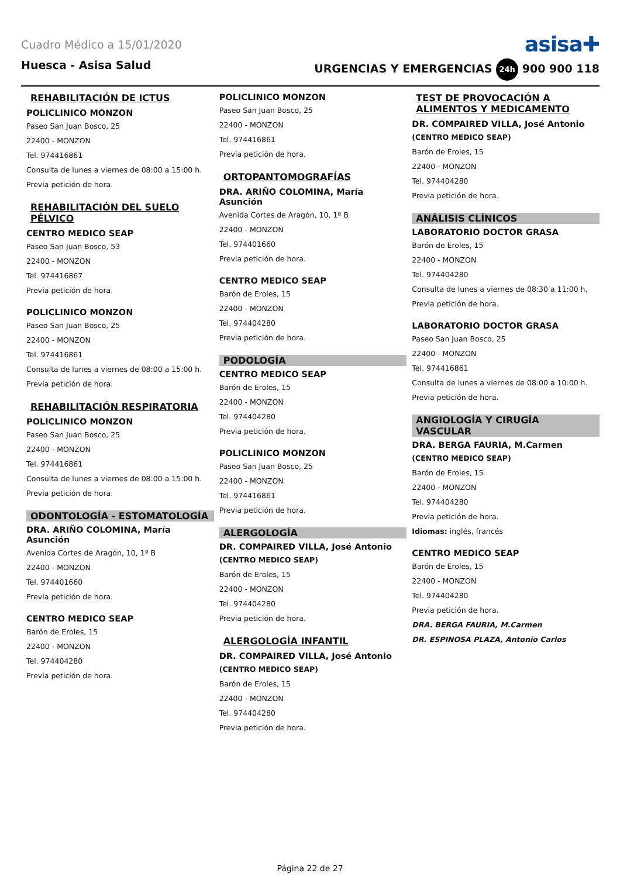Cuadro Médico a 15/01/2020 asisa✚
Huesca - Asisa Salud URGENCIAS Y EMERGENCIAS 24h 900 900 118
REHABILITACIÓN DE ICTUS
POLICLINICO MONZON
Paseo San Juan Bosco, 25
22400 - MONZON
Tel. 974416861
Consulta de lunes a viernes de 08:00 a 15:00 h.
Previa petición de hora.
REHABILITACIÓN DEL SUELO PÉLVICO
CENTRO MEDICO SEAP
Paseo San Juan Bosco, 53
22400 - MONZON
Tel. 974416867
Previa petición de hora.
POLICLINICO MONZON
Paseo San Juan Bosco, 25
22400 - MONZON
Tel. 974416861
Consulta de lunes a viernes de 08:00 a 15:00 h.
Previa petición de hora.
REHABILITACIÓN RESPIRATORIA
POLICLINICO MONZON
Paseo San Juan Bosco, 25
22400 - MONZON
Tel. 974416861
Consulta de lunes a viernes de 08:00 a 15:00 h.
Previa petición de hora.
ODONTOLOGÍA - ESTOMATOLOGÍA
DRA. ARIÑO COLOMINA, María Asunción
Avenida Cortes de Aragón, 10, 1º B
22400 - MONZON
Tel. 974401660
Previa petición de hora.
CENTRO MEDICO SEAP
Barón de Eroles, 15
22400 - MONZON
Tel. 974404280
Previa petición de hora.
POLICLINICO MONZON
Paseo San Juan Bosco, 25
22400 - MONZON
Tel. 974416861
Previa petición de hora.
ORTOPANTOMOGRAFÍAS
DRA. ARIÑO COLOMINA, María Asunción
Avenida Cortes de Aragón, 10, 1º B
22400 - MONZON
Tel. 974401660
Previa petición de hora.
CENTRO MEDICO SEAP
Barón de Eroles, 15
22400 - MONZON
Tel. 974404280
Previa petición de hora.
PODOLOGÍA
CENTRO MEDICO SEAP
Barón de Eroles, 15
22400 - MONZON
Tel. 974404280
Previa petición de hora.
POLICLINICO MONZON
Paseo San Juan Bosco, 25
22400 - MONZON
Tel. 974416861
Previa petición de hora.
ALERGOLOGÍA
DR. COMPAIRED VILLA, José Antonio
(CENTRO MEDICO SEAP)
Barón de Eroles, 15
22400 - MONZON
Tel. 974404280
Previa petición de hora.
ALERGOLOGÍA INFANTIL
DR. COMPAIRED VILLA, José Antonio
(CENTRO MEDICO SEAP)
Barón de Eroles, 15
22400 - MONZON
Tel. 974404280
Previa petición de hora.
TEST DE PROVOCACIÓN A ALIMENTOS Y MEDICAMENTO
DR. COMPAIRED VILLA, José Antonio
(CENTRO MEDICO SEAP)
Barón de Eroles, 15
22400 - MONZON
Tel. 974404280
Previa petición de hora.
ANÁLISIS CLÍNICOS
LABORATORIO DOCTOR GRASA
Barón de Eroles, 15
22400 - MONZON
Tel. 974404280
Consulta de lunes a viernes de 08:30 a 11:00 h.
Previa petición de hora.
LABORATORIO DOCTOR GRASA
Paseo San Juan Bosco, 25
22400 - MONZON
Tel. 974416861
Consulta de lunes a viernes de 08:00 a 10:00 h.
Previa petición de hora.
ANGIOLOGÍA Y CIRUGÍA VASCULAR
DRA. BERGA FAURIA, M.Carmen
(CENTRO MEDICO SEAP)
Barón de Eroles, 15
22400 - MONZON
Tel. 974404280
Previa petición de hora.
Idiomas: inglés, francés
CENTRO MEDICO SEAP
Barón de Eroles, 15
22400 - MONZON
Tel. 974404280
Previa petición de hora.
DRA. BERGA FAURIA, M.Carmen
DR. ESPINOSA PLAZA, Antonio Carlos
Página 22 de 27